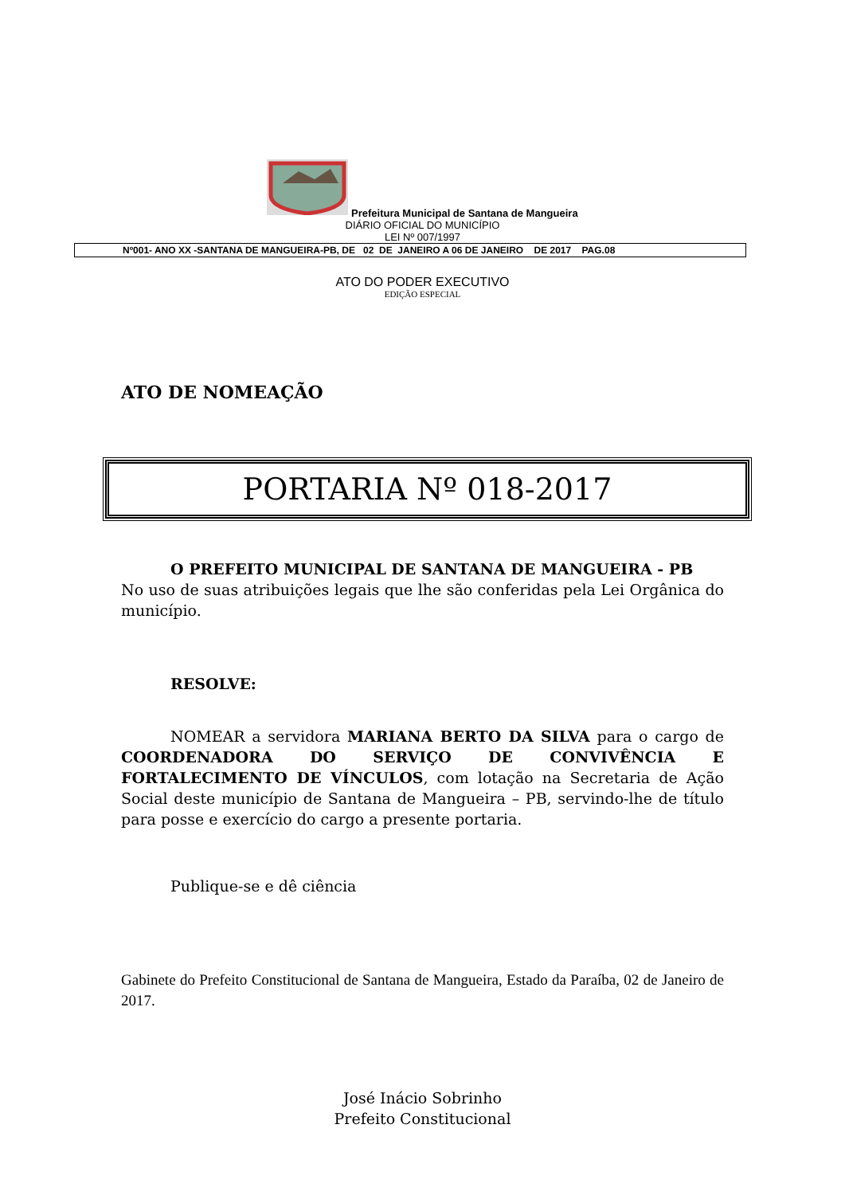Prefeitura Municipal de Santana de Mangueira
DIÁRIO OFICIAL DO MUNICÍPIO
LEI Nº 007/1997
Nº001- ANO XX -SANTANA DE MANGUEIRA-PB, DE 02 DE JANEIRO A 06 DE JANEIRO DE 2017 PAG.08
ATO DO PODER EXECUTIVO
EDIÇÃO ESPECIAL
ATO DE NOMEAÇÃO
PORTARIA Nº 018-2017
O PREFEITO MUNICIPAL DE SANTANA DE MANGUEIRA - PB
No uso de suas atribuições legais que lhe são conferidas pela Lei Orgânica do município.
RESOLVE:
NOMEAR a servidora MARIANA BERTO DA SILVA para o cargo de COORDENADORA DO SERVIÇO DE CONVIVÊNCIA E FORTALECIMENTO DE VÍNCULOS, com lotação na Secretaria de Ação Social deste município de Santana de Mangueira – PB, servindo-lhe de título para posse e exercício do cargo a presente portaria.
Publique-se e dê ciência
Gabinete do Prefeito Constitucional de Santana de Mangueira, Estado da Paraíba, 02 de Janeiro de 2017.
José Inácio Sobrinho
Prefeito Constitucional